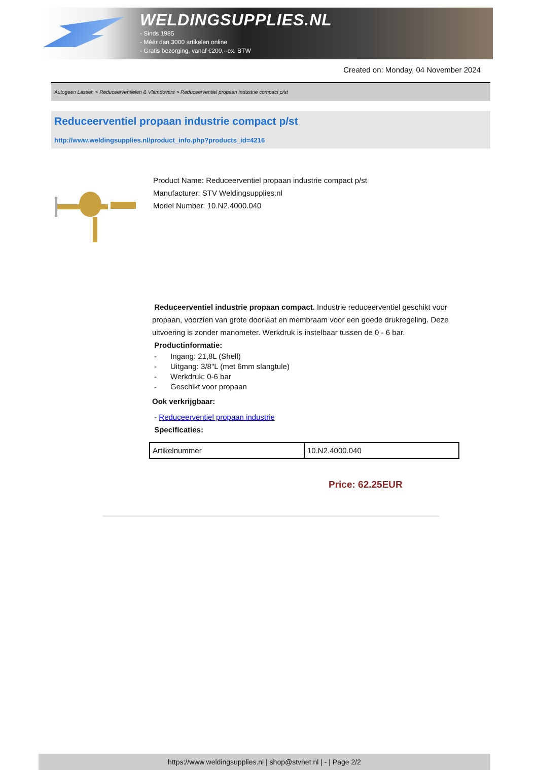WELDINGSUPPLIES.NL
- Sinds 1985
- Méér dan 3000 artikelen online
- Gratis bezorging, vanaf €200,--ex. BTW
Created on: Monday, 04 November 2024
Autogeen Lassen > Reduceerventielen & Vlamdovers > Reduceerventiel propaan industrie compact p/st
Reduceerventiel propaan industrie compact p/st
http://www.weldingsupplies.nl/product_info.php?products_id=4216
Product Name: Reduceerventiel propaan industrie compact p/st
Manufacturer: STV Weldingsupplies.nl
Model Number: 10.N2.4000.040
Reduceerventiel industrie propaan compact. Industrie reduceerventiel geschikt voor propaan, voorzien van grote doorlaat en membraam voor een goede drukregeling. Deze uitvoering is zonder manometer. Werkdruk is instelbaar tussen de 0 - 6 bar.
Productinformatie:
- Ingang: 21,8L (Shell)
- Uitgang: 3/8"L (met 6mm slangtule)
- Werkdruk: 0-6 bar
- Geschikt voor propaan
Ook verkrijgbaar:
- Reduceerventiel propaan industrie
Specificaties:
| Artikelnummer | 10.N2.4000.040 |
Price: 62.25EUR
https://www.weldingsupplies.nl | shop@stvnet.nl | - | Page 2/2